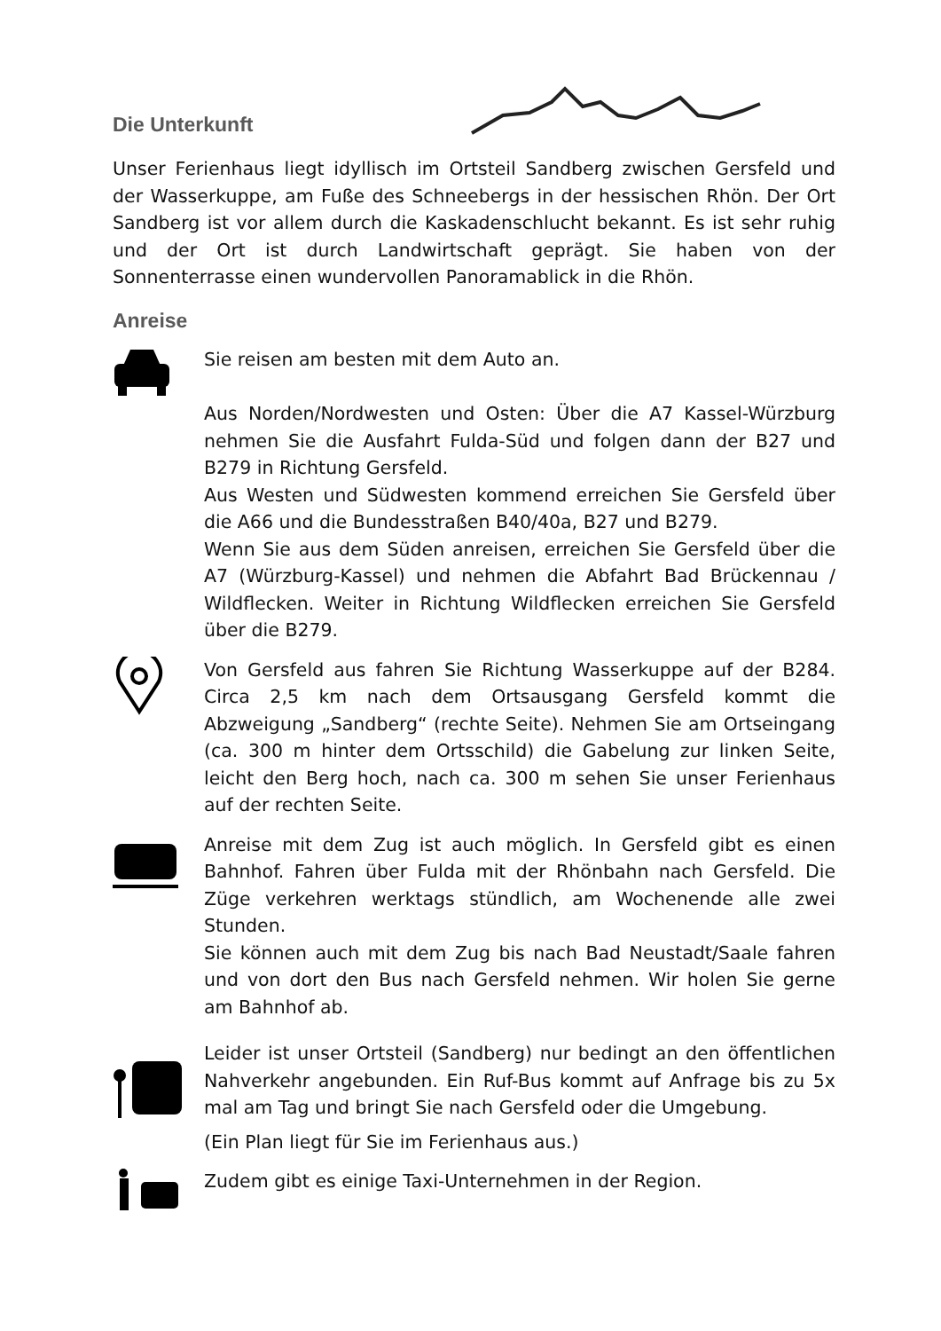Die Unterkunft
Unser Ferienhaus liegt idyllisch im Ortsteil Sandberg zwischen Gersfeld und der Wasserkuppe, am Fuße des Schneebergs in der hessischen Rhön. Der Ort Sandberg ist vor allem durch die Kaskadenschlucht bekannt. Es ist sehr ruhig und der Ort ist durch Landwirtschaft geprägt. Sie haben von der Sonnenterrasse einen wundervollen Panoramablick in die Rhön.
Anreise
Sie reisen am besten mit dem Auto an.
Aus Norden/Nordwesten und Osten: Über die A7 Kassel-Würzburg nehmen Sie die Ausfahrt Fulda-Süd und folgen dann der B27 und B279 in Richtung Gersfeld.
Aus Westen und Südwesten kommend erreichen Sie Gersfeld über die A66 und die Bundesstraßen B40/40a, B27 und B279.
Wenn Sie aus dem Süden anreisen, erreichen Sie Gersfeld über die A7 (Würzburg-Kassel) und nehmen die Abfahrt Bad Brückennau / Wildflecken. Weiter in Richtung Wildflecken erreichen Sie Gersfeld über die B279.
Von Gersfeld aus fahren Sie Richtung Wasserkuppe auf der B284. Circa 2,5 km nach dem Ortsausgang Gersfeld kommt die Abzweigung „Sandberg“ (rechte Seite). Nehmen Sie am Ortseingang (ca. 300 m hinter dem Ortsschild) die Gabelung zur linken Seite, leicht den Berg hoch, nach ca. 300 m sehen Sie unser Ferienhaus auf der rechten Seite.
Anreise mit dem Zug ist auch möglich. In Gersfeld gibt es einen Bahnhof. Fahren über Fulda mit der Rhönbahn nach Gersfeld. Die Züge verkehren werktags stündlich, am Wochenende alle zwei Stunden.
Sie können auch mit dem Zug bis nach Bad Neustadt/Saale fahren und von dort den Bus nach Gersfeld nehmen. Wir holen Sie gerne am Bahnhof ab.
Leider ist unser Ortsteil (Sandberg) nur bedingt an den öffentlichen Nahverkehr angebunden. Ein Ruf-Bus kommt auf Anfrage bis zu 5x mal am Tag und bringt Sie nach Gersfeld oder die Umgebung.
(Ein Plan liegt für Sie im Ferienhaus aus.)
Zudem gibt es einige Taxi-Unternehmen in der Region.